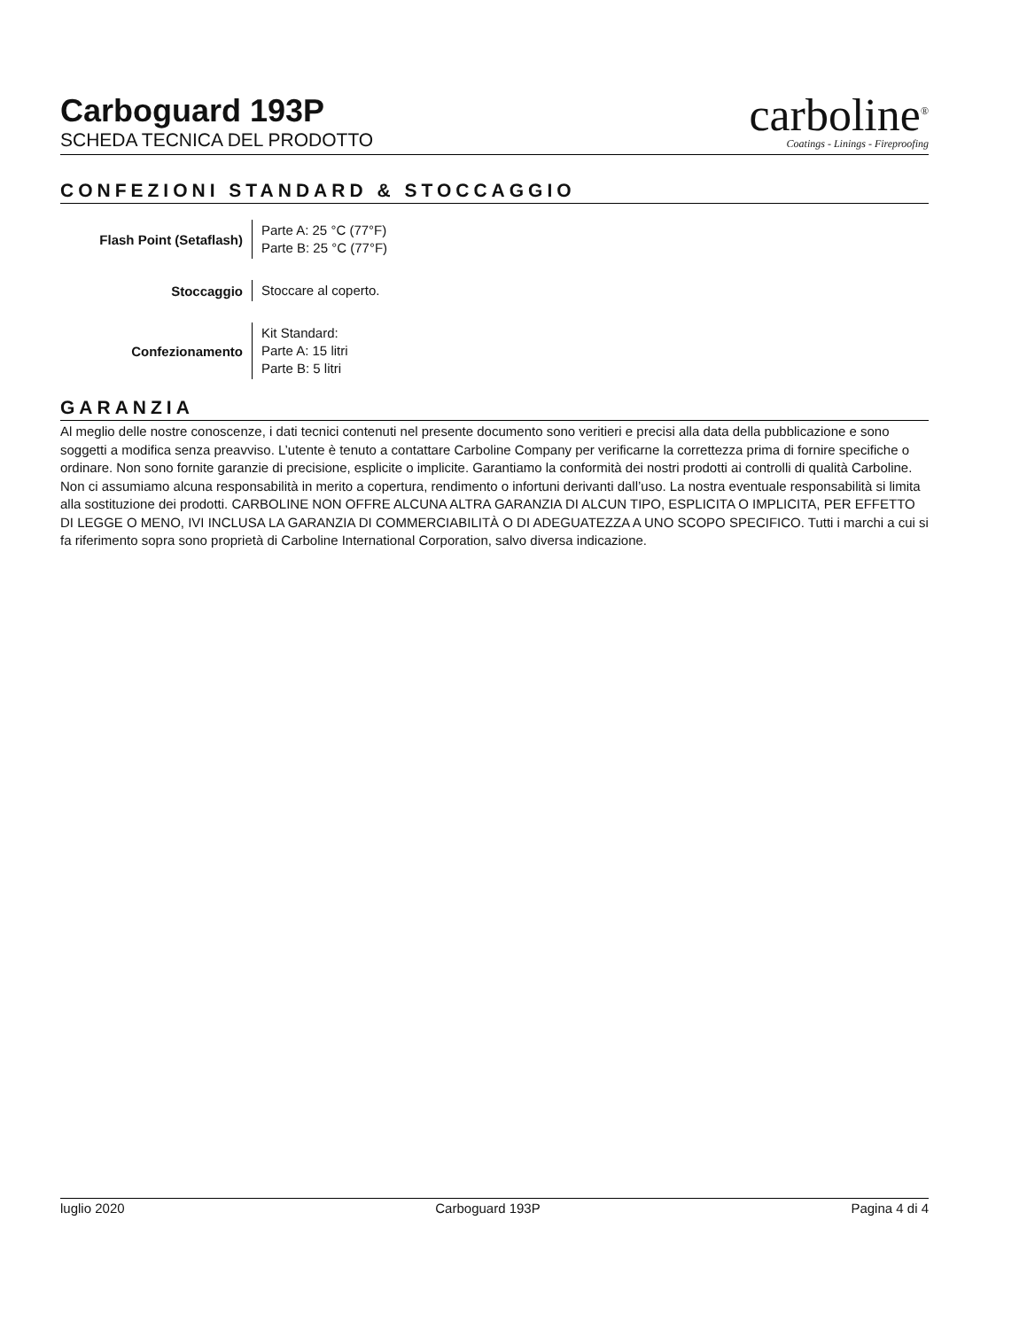Carboguard 193P
SCHEDA TECNICA DEL PRODOTTO
carboline<sup>®</sup>
Coatings - Linings - Fireproofing
CONFEZIONI STANDARD & STOCCAGGIO
| Flash Point (Setaflash) | Parte A: 25 °C (77°F) Parte B: 25 °C (77°F) |
| Stoccaggio | Stoccare al coperto. |
| Confezionamento | Kit Standard: Parte A: 15 litri Parte B: 5 litri |
GARANZIA
Al meglio delle nostre conoscenze, i dati tecnici contenuti nel presente documento sono veritieri e precisi alla data della pubblicazione e sono soggetti a modifica senza preavviso. L’utente è tenuto a contattare Carboline Company per verificarne la correttezza prima di fornire specifiche o ordinare. Non sono fornite garanzie di precisione, esplicite o implicite. Garantiamo la conformità dei nostri prodotti ai controlli di qualità Carboline. Non ci assumiamo alcuna responsabilità in merito a copertura, rendimento o infortuni derivanti dall’uso. La nostra eventuale responsabilità si limita alla sostituzione dei prodotti. CARBOLINE NON OFFRE ALCUNA ALTRA GARANZIA DI ALCUN TIPO, ESPLICITA O IMPLICITA, PER EFFETTO DI LEGGE O MENO, IVI INCLUSA LA GARANZIA DI COMMERCIABILITÀ O DI ADEGUATEZZA A UNO SCOPO SPECIFICO. Tutti i marchi a cui si fa riferimento sopra sono proprietà di Carboline International Corporation, salvo diversa indicazione.
luglio 2020 Carboguard 193P Pagina 4 di 4